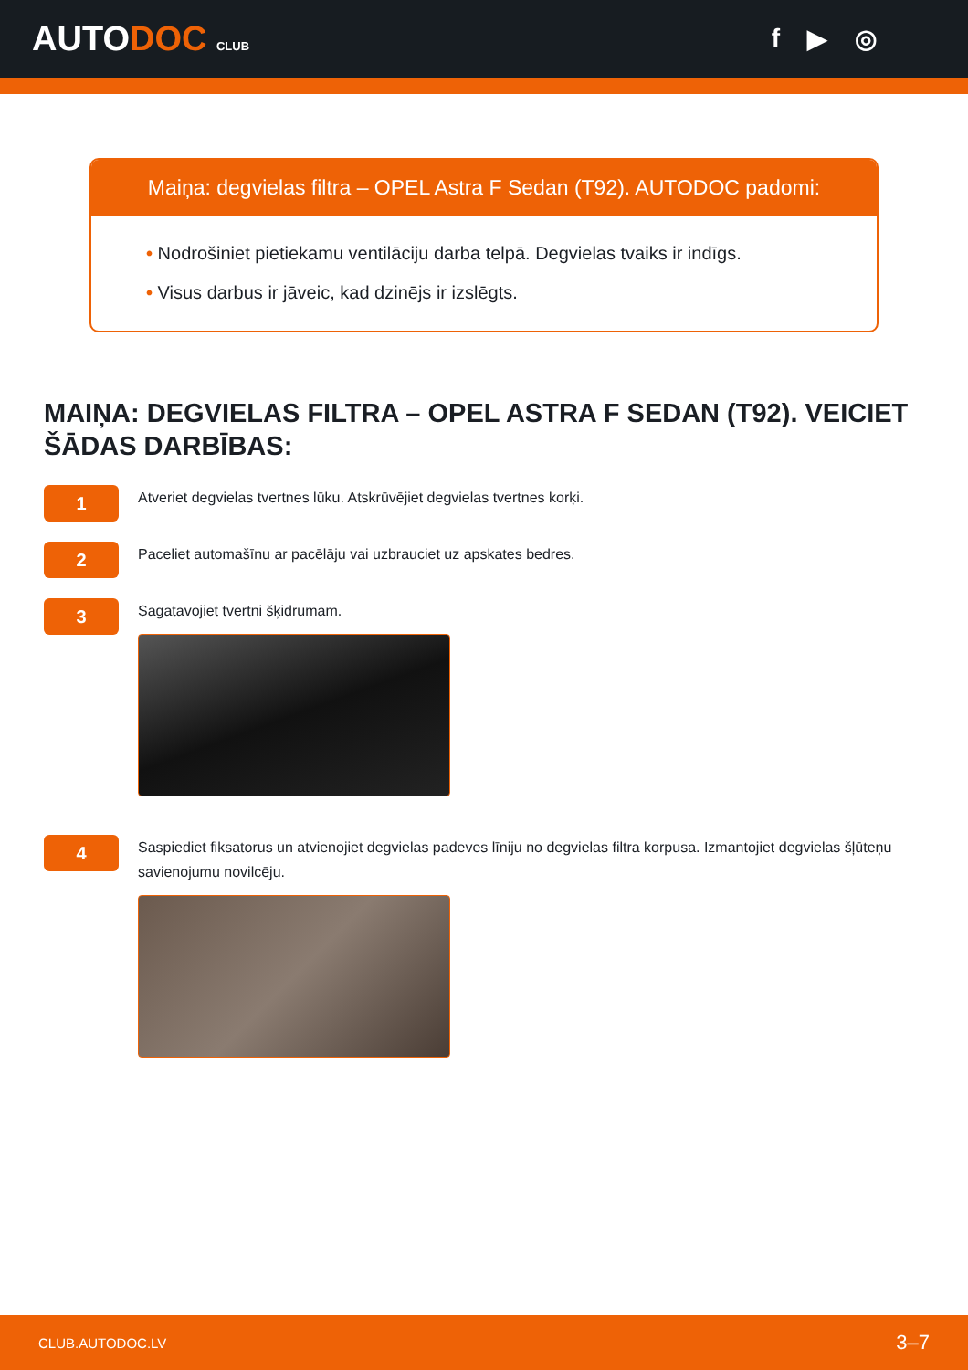AUTODOC CLUB
f ▶ ◎
Maiņa: degvielas filtra – OPEL Astra F Sedan (T92). AUTODOC padomi:
• Nodrošiniet pietiekamu ventilāciju darba telpā. Degvielas tvaiks ir indīgs.
• Visus darbus ir jāveic, kad dzinējs ir izslēgts.
MAIŅA: DEGVIELAS FILTRA – OPEL ASTRA F SEDAN (T92). VEICIET ŠĀDAS DARBĪBAS:
1
Atveriet degvielas tvertnes lūku. Atskrūvējiet degvielas tvertnes korķi.
2
Paceliet automašīnu ar pacēlāju vai uzbrauciet uz apskates bedres.
3
Sagatavojiet tvertni šķidrumam.
4
Saspiediet fiksatorus un atvienojiet degvielas padeves līniju no degvielas filtra korpusa. Izmantojiet degvielas šļūteņu savienojumu novilcēju.
CLUB.AUTODOC.LV 3–7